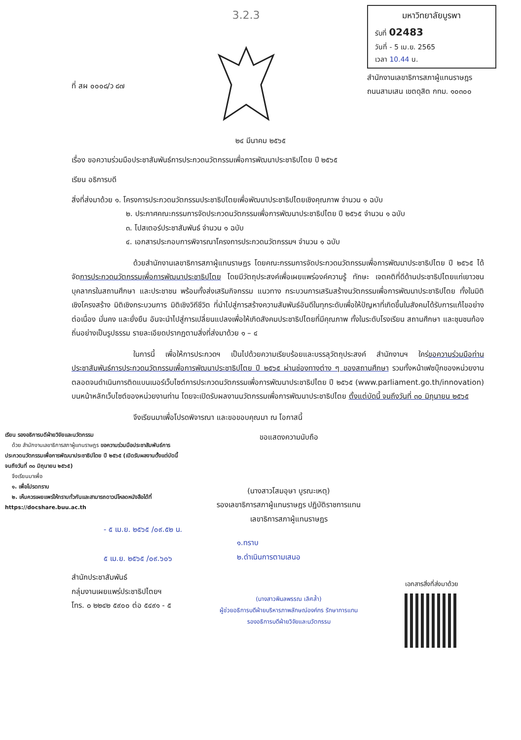ที่ สผ ๐๐๐๘/ว ๘๗
3.2.3
มหาวิทยาลัยบูรพา
รับที่ 02483
วันที่ - 5 เม.ย. 2565
เวลา 10.44 น.
สำนักงานเลขาธิการสภาผู้แทนราษฎร
ถนนสามเสน เขตดุสิต กทม. ๑๐๓๐๐
๒๔ มีนาคม ๒๕๖๕
เรื่อง ขอความร่วมมือประชาสัมพันธ์การประกวดนวัตกรรมเพื่อการพัฒนาประชาธิปไตย ปี ๒๕๖๕
เรียน อธิการบดี
สิ่งที่ส่งมาด้วย ๑. โครงการประกวดนวัตกรรมประชาธิปไตยเพื่อพัฒนาประชาธิปไตยเชิงคุณภาพ จำนวน ๑ ฉบับ
๒. ประกาศคณะกรรมการจัดประกวดนวัตกรรมเพื่อการพัฒนาประชาธิปไตย ปี ๒๕๖๕ จำนวน ๑ ฉบับ
๓. โปสเตอร์ประชาสัมพันธ์ จำนวน ๑ ฉบับ
๔. เอกสารประกอบการพิจารณาโครงการประกวดนวัตกรรมฯ จำนวน ๑ ฉบับ
ด้วยสำนักงานเลขาธิการสภาผู้แทนราษฎร โดยคณะกรรมการจัดประกวดนวัตกรรมเพื่อการพัฒนาประชาธิปไตย ปี ๒๕๖๕ ได้จัดการประกวดนวัตกรรมเพื่อการพัฒนาประชาธิปไตย โดยมีวัตถุประสงค์เพื่อเผยแพร่องค์ความรู้ ทักษะ เจตคติที่ดีด้านประชาธิปไตยแก่เยาวชน บุคลากรในสถานศึกษา และประชาชน พร้อมทั้งส่งเสริมกิจกรรม แนวทาง กระบวนการเสริมสร้างนวัตกรรมเพื่อการพัฒนาประชาธิปไตย ทั้งในมิติเชิงโครงสร้าง มิติเชิงกระบวนการ มิติเชิงวิถีชีวิต ที่นำไปสู่การสร้างความสัมพันธ์อันดีในทุกระดับเพื่อให้ปัญหาที่เกิดขึ้นในสังคมได้รับการแก้ไขอย่างต่อเนื่อง มั่นคง และยั่งยืน อันจะนำไปสู่การเปลี่ยนแปลงเพื่อให้เกิดสังคมประชาธิปไตยที่มีคุณภาพ ทั้งในระดับโรงเรียน สถานศึกษา และชุมชนท้องถิ่นอย่างเป็นรูปธรรม รายละเอียดปรากฏตามสิ่งที่ส่งมาด้วย ๑ – ๔
ในการนี้ เพื่อให้การประกวดฯ เป็นไปด้วยความเรียบร้อยและบรรลุวัตถุประสงค์ สำนักงานฯ ใคร่ขอความร่วมมือท่านประชาสัมพันธ์การประกวดนวัตกรรมเพื่อการพัฒนาประชาธิปไตย ปี ๒๕๖๕ ผ่านช่องทางต่าง ๆ ของสถานศึกษา รวมทั้งหน้าเฟซบุ๊กของหน่วยงาน ตลอดจนดำเนินการติดแบนเนอร์เว็บไซต์การประกวดนวัตกรรมเพื่อการพัฒนาประชาธิปไตย ปี ๒๕๖๕ (www.parliament.go.th/innovation) บนหน้าหลักเว็บไซต์ของหน่วยงานท่าน โดยจะเปิดรับผลงานนวัตกรรมเพื่อการพัฒนาประชาธิปไตย ตั้งแต่บัดนี้ จนถึงวันที่ ๓๐ มิถุนายน ๒๕๖๕
จึงเรียนมาเพื่อโปรดพิจารณา และขอขอบคุณมา ณ โอกาสนี้
เรียน รองอธิการบดีฝ่ายวิจัยและนวัตกรรม
ด้วย สำนักงานเลขาธิการสภาผู้แทนราษฎร ขอความร่วมมือประชาสัมพันธ์การประกวดนวัตกรรมเพื่อการพัฒนาประชาธิปไตย ปี ๒๕๖๕ (เปิดรับผลงานตั้งแต่บัดนี้จนถึงวันที่ ๓๐ มิถุนายน ๒๕๖๕)
จึงเรียนมาเพื่อ
๑. เพื่อโปรดทราบ
๒. เห็นควรเผยแพร่ให้ทราบทั่วกันและสามารถดาวน์โหลดหนังสือได้ที่ https://docshare.buu.ac.th
- ๕ เม.ย. ๒๕๖๕ /๐๙.๕๒ น.
๕ เม.ย. ๒๕๖๕ /๐๙.๖๐๖
สำนักประชาสัมพันธ์
กลุ่มงานเผยแพร่ประชาธิปไตยฯ
โทร. ๐ ๒๒๔๒ ๕๙๐๐ ต่อ ๕๔๙๑ - ๕
ขอแสดงความนับถือ
(นางสาวโสมอุษา บูรณะเหตุ)
รองเลขาธิการสภาผู้แทนราษฎร ปฏิบัติราชการแทน
เลขาธิการสภาผู้แทนราษฎร
๑.ทราบ
๒.ดำเนินการตามเสนอ
(นางสาวพิมลพรรณ เลิศล้ำ)
ผู้ช่วยอธิการบดีฝ่ายบริหารภาพลักษณ์องค์กร รักษาการแทน
รองอธิการบดีฝ่ายวิจัยและนวัตกรรม
เอกสารสิ่งที่ส่งมาด้วย